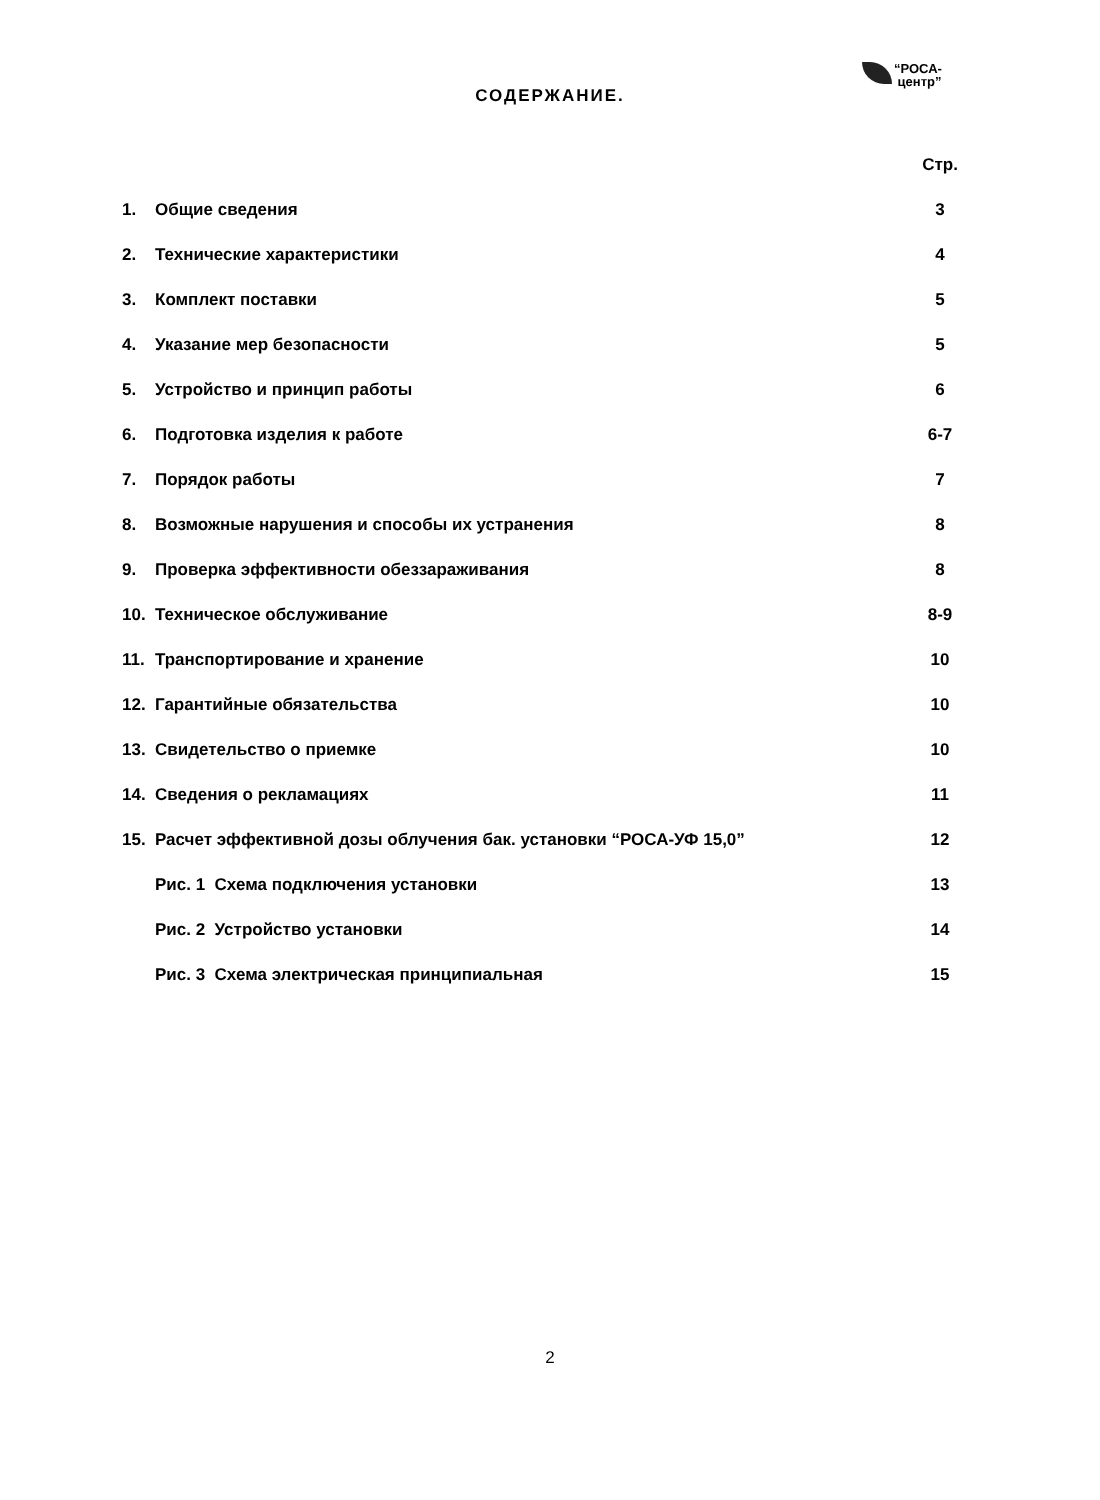“РОСА-
центр”
СОДЕРЖАНИЕ.
| | | Стр. |
| 1. | Общие сведения | 3 |
| 2. | Технические характеристики | 4 |
| 3. | Комплект поставки | 5 |
| 4. | Указание мер безопасности | 5 |
| 5. | Устройство и принцип работы | 6 |
| 6. | Подготовка изделия к работе | 6-7 |
| 7. | Порядок работы | 7 |
| 8. | Возможные нарушения и способы их устранения | 8 |
| 9. | Проверка эффективности обеззараживания | 8 |
| 10. | Техническое обслуживание | 8-9 |
| 11. | Транспортирование и хранение | 10 |
| 12. | Гарантийные обязательства | 10 |
| 13. | Свидетельство о приемке | 10 |
| 14. | Сведения о рекламациях | 11 |
| 15. | Расчет эффективной дозы облучения бак. установки “РОСА-УФ 15,0” | 12 |
| | Рис. 1 Схема подключения установки | 13 |
| | Рис. 2 Устройство установки | 14 |
| | Рис. 3 Схема электрическая принципиальная | 15 |
2